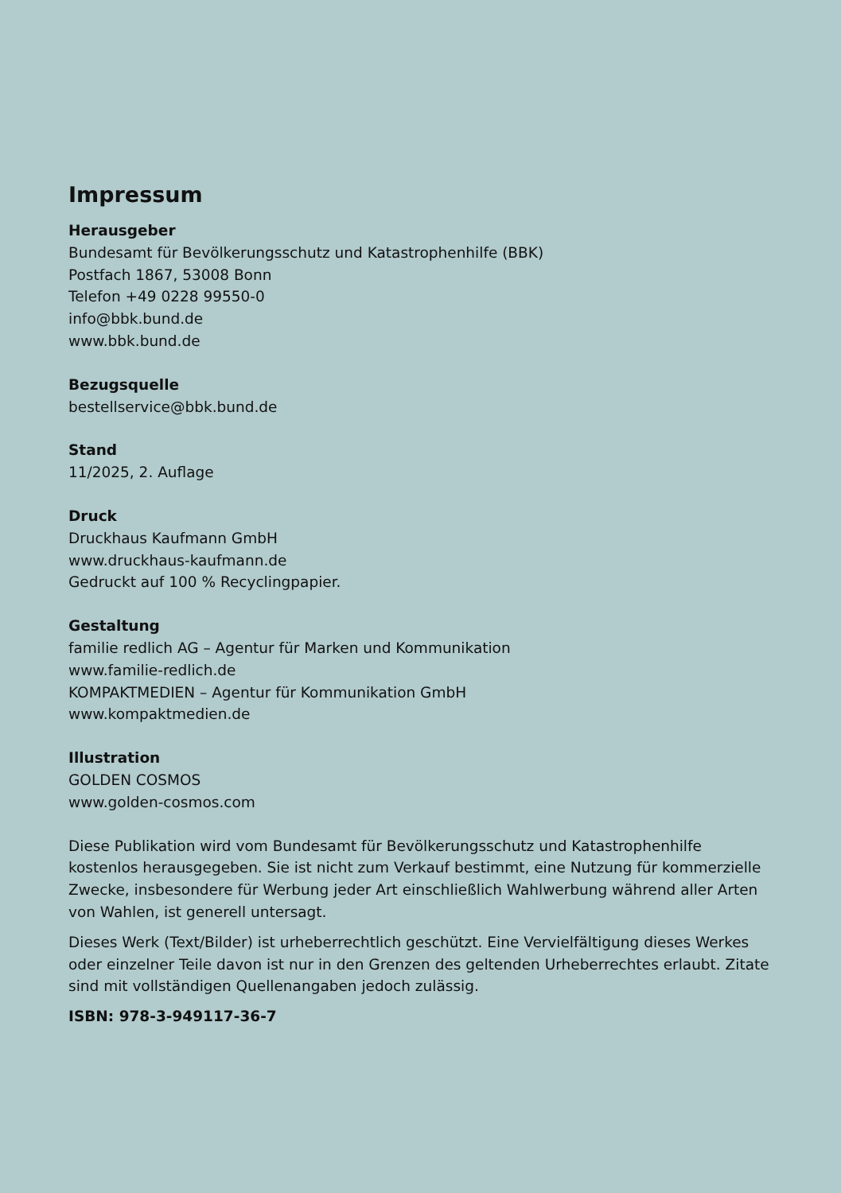Impressum
Herausgeber
Bundesamt für Bevölkerungsschutz und Katastrophenhilfe (BBK)
Postfach 1867, 53008 Bonn
Telefon +49 0228 99550-0
info@bbk.bund.de
www.bbk.bund.de
Bezugsquelle
bestellservice@bbk.bund.de
Stand
11/2025, 2. Auflage
Druck
Druckhaus Kaufmann GmbH
www.druckhaus-kaufmann.de
Gedruckt auf 100 % Recyclingpapier.
Gestaltung
familie redlich AG – Agentur für Marken und Kommunikation
www.familie-redlich.de
KOMPAKTMEDIEN – Agentur für Kommunikation GmbH
www.kompaktmedien.de
Illustration
GOLDEN COSMOS
www.golden-cosmos.com
Diese Publikation wird vom Bundesamt für Bevölkerungsschutz und Katastrophenhilfe kostenlos herausgegeben. Sie ist nicht zum Verkauf bestimmt, eine Nutzung für kommerzielle Zwecke, insbesondere für Werbung jeder Art einschließlich Wahlwerbung während aller Arten von Wahlen, ist generell untersagt.
Dieses Werk (Text/Bilder) ist urheberrechtlich geschützt. Eine Vervielfältigung dieses Werkes oder einzelner Teile davon ist nur in den Grenzen des geltenden Urheberrechtes erlaubt. Zitate sind mit vollständigen Quellenangaben jedoch zulässig.
ISBN: 978-3-949117-36-7